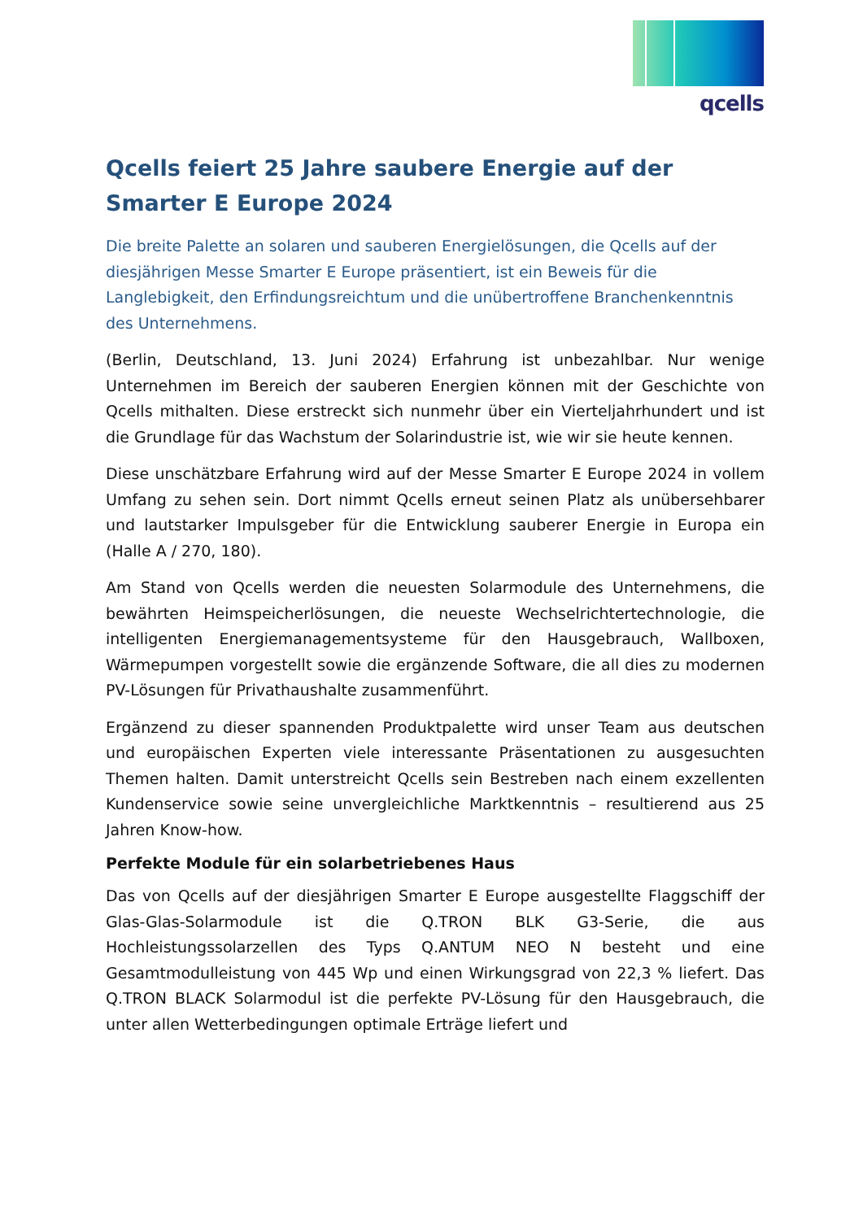qcells
Qcells feiert 25 Jahre saubere Energie auf der Smarter E Europe 2024
Die breite Palette an solaren und sauberen Energielösungen, die Qcells auf der diesjährigen Messe Smarter E Europe präsentiert, ist ein Beweis für die Langlebigkeit, den Erfindungsreichtum und die unübertroffene Branchenkenntnis des Unternehmens.
(Berlin, Deutschland, 13. Juni 2024) Erfahrung ist unbezahlbar. Nur wenige Unternehmen im Bereich der sauberen Energien können mit der Geschichte von Qcells mithalten. Diese erstreckt sich nunmehr über ein Vierteljahrhundert und ist die Grundlage für das Wachstum der Solarindustrie ist, wie wir sie heute kennen.
Diese unschätzbare Erfahrung wird auf der Messe Smarter E Europe 2024 in vollem Umfang zu sehen sein. Dort nimmt Qcells erneut seinen Platz als unübersehbarer und lautstarker Impulsgeber für die Entwicklung sauberer Energie in Europa ein (Halle A / 270, 180).
Am Stand von Qcells werden die neuesten Solarmodule des Unternehmens, die bewährten Heimspeicherlösungen, die neueste Wechselrichtertechnologie, die intelligenten Energiemanagementsysteme für den Hausgebrauch, Wallboxen, Wärmepumpen vorgestellt sowie die ergänzende Software, die all dies zu modernen PV-Lösungen für Privathaushalte zusammenführt.
Ergänzend zu dieser spannenden Produktpalette wird unser Team aus deutschen und europäischen Experten viele interessante Präsentationen zu ausgesuchten Themen halten. Damit unterstreicht Qcells sein Bestreben nach einem exzellenten Kundenservice sowie seine unvergleichliche Marktkenntnis – resultierend aus 25 Jahren Know-how.
Perfekte Module für ein solarbetriebenes Haus
Das von Qcells auf der diesjährigen Smarter E Europe ausgestellte Flaggschiff der Glas-Glas-Solarmodule ist die Q.TRON BLK G3-Serie, die aus Hochleistungssolarzellen des Typs Q.ANTUM NEO N besteht und eine Gesamtmodulleistung von 445 Wp und einen Wirkungsgrad von 22,3 % liefert. Das Q.TRON BLACK Solarmodul ist die perfekte PV-Lösung für den Hausgebrauch, die unter allen Wetterbedingungen optimale Erträge liefert und